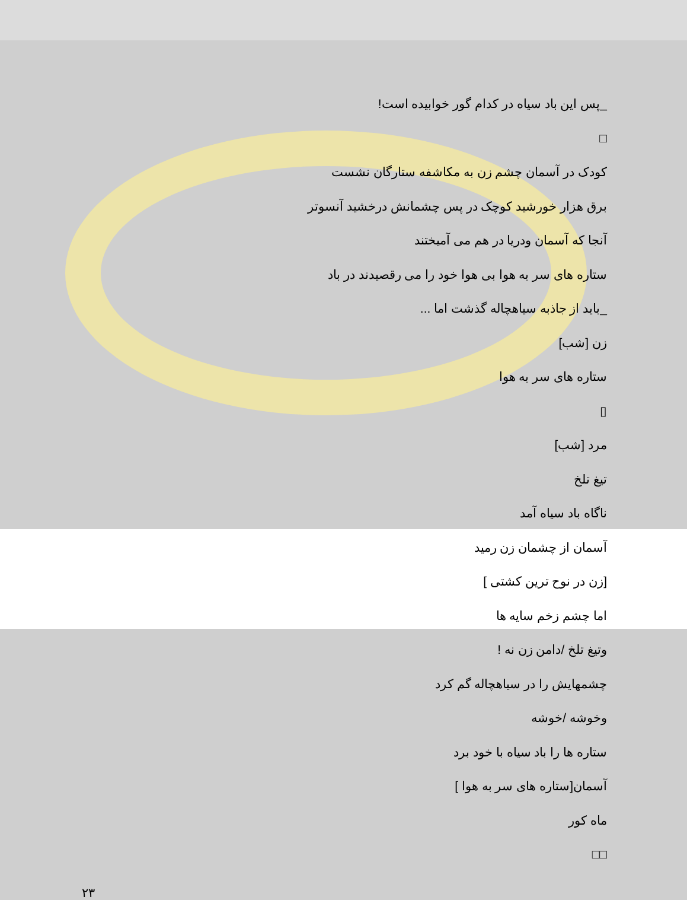_پس این باد سیاه در کدام گور خوابیده است!
□
کودک در آسمان چشم زن به مکاشفه ستارگان نشست
برق هزار خورشید کوچک در پس چشمانش درخشید آنسوتر
آنجا که آسمان ودریا در هم می آمیختند
ستاره های سر به هوا بی هوا خود را می رقصیدند در باد
_باید از جاذبه سیاهچاله گذشت اما ...
زن [شب]
ستاره های سر به هوا
▯
مرد [شب]
تیغ تلخ
ناگاه باد سیاه آمد
آسمان از چشمان زن رمید
[زن در نوح ترین کشتی ]
اما چشم زخم سایه ها
وتیغ تلخ /دامن زن نه !
چشمهایش را در سیاهچاله گم کرد
وخوشه /خوشه
ستاره ها را باد سیاه با خود برد
آسمان[ستاره های سر به هوا ]
ماه کور
□□
۲۳